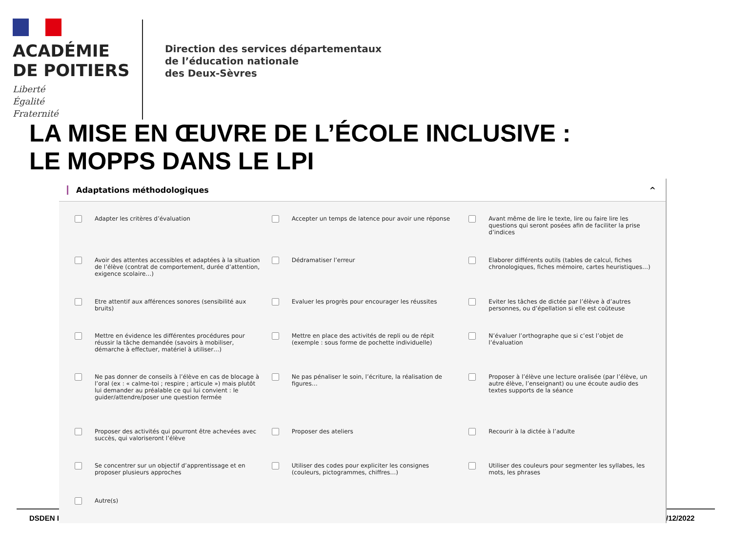DSDEN I /12/2022
ACADÉMIE
DE POITIERS
Liberté
Égalité
Fraternité
Direction des services départementaux
de l’éducation nationale
des Deux-Sèvres
LA MISE EN ŒUVRE DE L’ÉCOLE INCLUSIVE :
LE MOPPS DANS LE LPI
Adaptations méthodologiques ^
Adapter les critères d’évaluation
Accepter un temps de latence pour avoir une réponse
Avant même de lire le texte, lire ou faire lire les questions qui seront posées afin de faciliter la prise d’indices
Avoir des attentes accessibles et adaptées à la situation de l’élève (contrat de comportement, durée d’attention, exigence scolaire…)
Dédramatiser l’erreur
Elaborer différents outils (tables de calcul, fiches chronologiques, fiches mémoire, cartes heuristiques…)
Etre attentif aux afférences sonores (sensibilité aux bruits)
Evaluer les progrès pour encourager les réussites
Eviter les tâches de dictée par l’élève à d’autres personnes, ou d’épellation si elle est coûteuse
Mettre en évidence les différentes procédures pour réussir la tâche demandée (savoirs à mobiliser, démarche à effectuer, matériel à utiliser…)
Mettre en place des activités de repli ou de répit (exemple : sous forme de pochette individuelle)
N’évaluer l’orthographe que si c’est l’objet de l’évaluation
Ne pas donner de conseils à l’élève en cas de blocage à l’oral (ex : « calme-toi ; respire ; articule ») mais plutôt lui demander au préalable ce qui lui convient : le guider/attendre/poser une question fermée
Ne pas pénaliser le soin, l’écriture, la réalisation de figures…
Proposer à l’élève une lecture oralisée (par l’élève, un autre élève, l’enseignant) ou une écoute audio des textes supports de la séance
Proposer des activités qui pourront être achevées avec succès, qui valoriseront l’élève
Proposer des ateliers
Recourir à la dictée à l’adulte
Se concentrer sur un objectif d’apprentissage et en proposer plusieurs approches
Utiliser des codes pour expliciter les consignes (couleurs, pictogrammes, chiffres…)
Utiliser des couleurs pour segmenter les syllabes, les mots, les phrases
Autre(s)